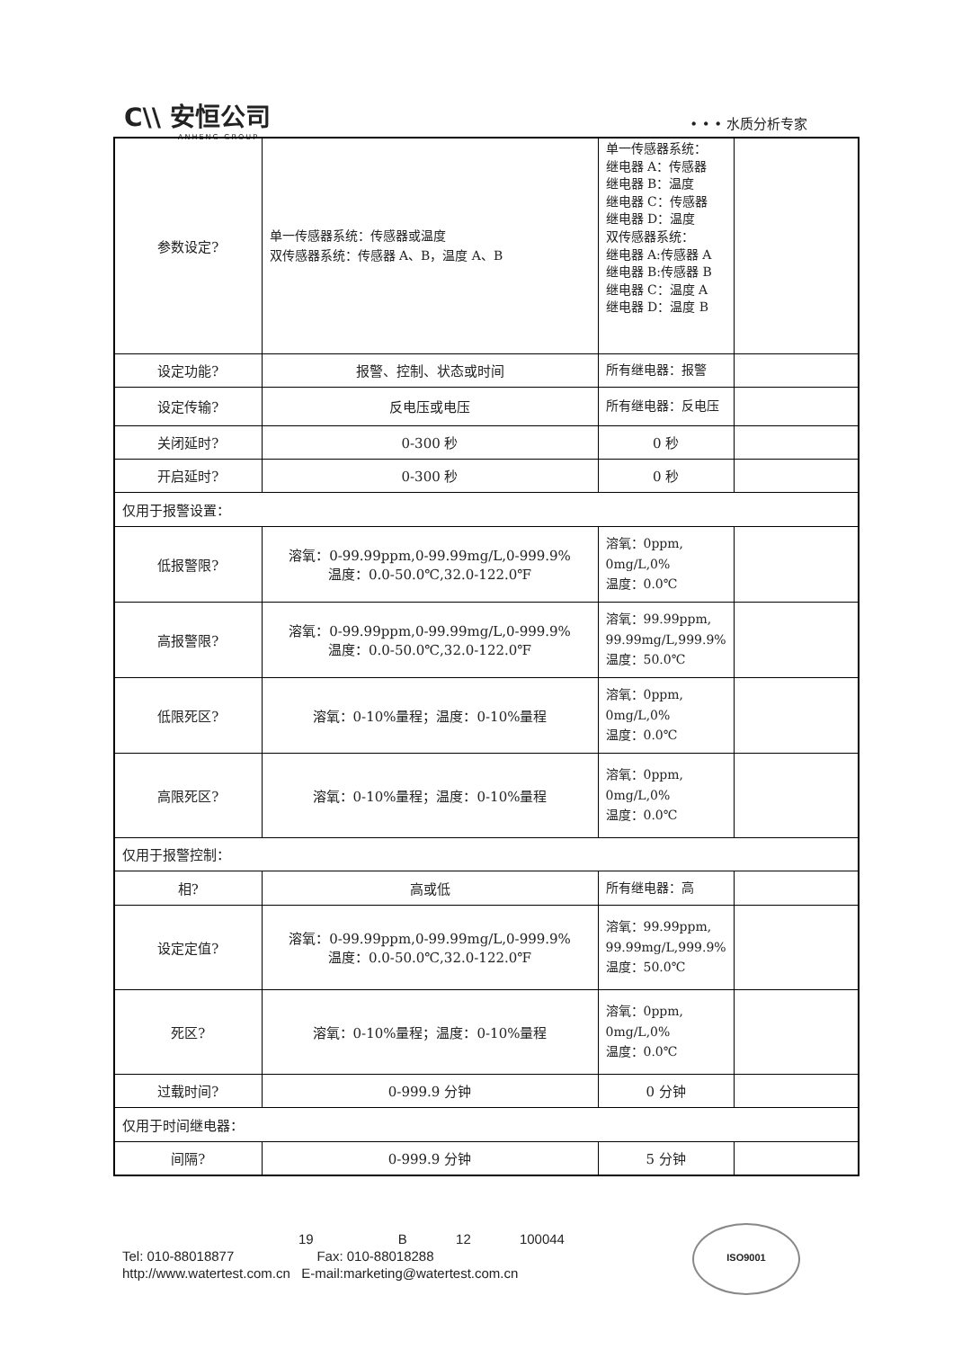C\\ 安恒公司
ANHENG GROUP
• • • 水质分析专家
| 参数设定? | 单一传感器系统：传感器或温度 双传感器系统：传感器 A、B，温度 A、B | 单一传感器系统： 继电器 A：传感器 继电器 B：温度 继电器 C：传感器 继电器 D：温度 双传感器系统： 继电器 A:传感器 A 继电器 B:传感器 B 继电器 C：温度 A 继电器 D：温度 B | |
| 设定功能? | 报警、控制、状态或时间 | 所有继电器：报警 | |
| 设定传输? | 反电压或电压 | 所有继电器：反电压 | |
| 关闭延时? | 0-300 秒 | 0 秒 | |
| 开启延时? | 0-300 秒 | 0 秒 | |
| 仅用于报警设置： | | | |
| 低报警限? | 溶氧：0-99.99ppm,0-99.99mg/L,0-999.9% 温度：0.0-50.0℃,32.0-122.0℉ | 溶氧：0ppm, 0mg/L,0% 温度：0.0℃ | |
| 高报警限? | 溶氧：0-99.99ppm,0-99.99mg/L,0-999.9% 温度：0.0-50.0℃,32.0-122.0℉ | 溶氧：99.99ppm, 99.99mg/L,999.9% 温度：50.0℃ | |
| 低限死区? | 溶氧：0-10%量程；温度：0-10%量程 | 溶氧：0ppm, 0mg/L,0% 温度：0.0℃ | |
| 高限死区? | 溶氧：0-10%量程；温度：0-10%量程 | 溶氧：0ppm, 0mg/L,0% 温度：0.0℃ | |
| 仅用于报警控制： | | | |
| 相? | 高或低 | 所有继电器：高 | |
| 设定定值? | 溶氧：0-99.99ppm,0-99.99mg/L,0-999.9% 温度：0.0-50.0℃,32.0-122.0℉ | 溶氧：99.99ppm, 99.99mg/L,999.9% 温度：50.0℃ | |
| 死区? | 溶氧：0-10%量程；温度：0-10%量程 | 溶氧：0ppm, 0mg/L,0% 温度：0.0℃ | |
| 过载时间? | 0-999.9 分钟 | 0 分钟 | |
| 仅用于时间继电器： | | | |
| 间隔? | 0-999.9 分钟 | 5 分钟 | |
19 B 12 100044
Tel: 010-88018877 Fax: 010-88018288
http://www.watertest.com.cn E-mail:marketing@watertest.com.cn
ISO9001